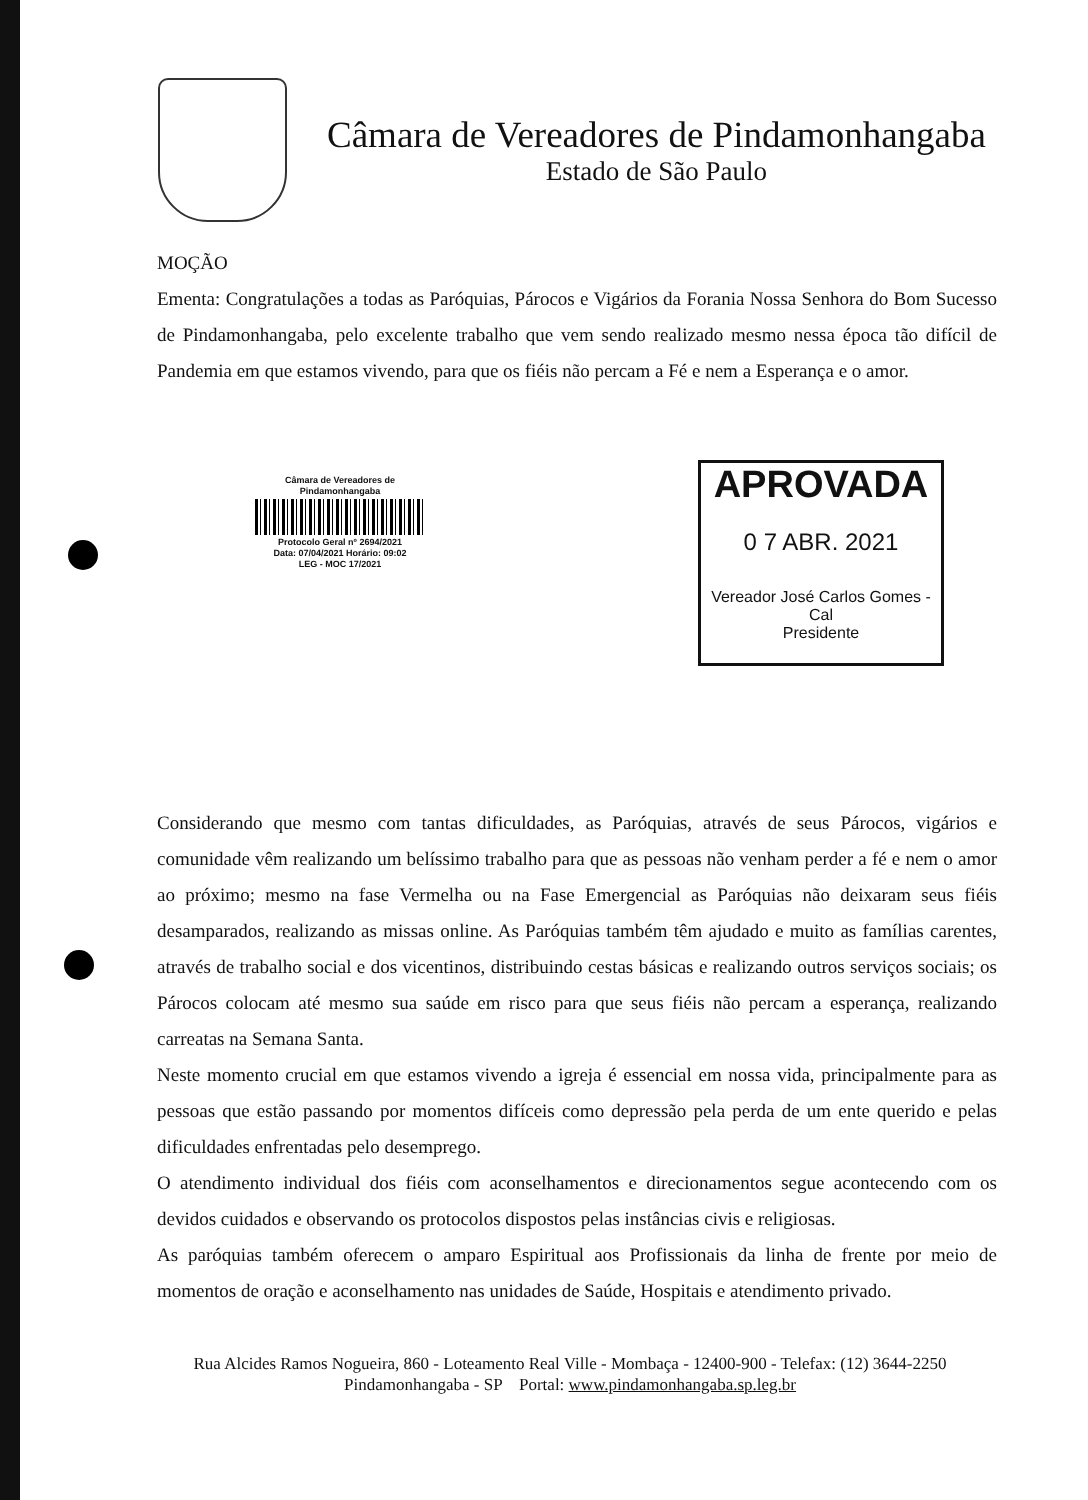Câmara de Vereadores de Pindamonhangaba
Estado de São Paulo
MOÇÃO
Ementa: Congratulações a todas as Paróquias, Párocos e Vigários da Forania Nossa Senhora do Bom Sucesso de Pindamonhangaba, pelo excelente trabalho que vem sendo realizado mesmo nessa época tão difícil de Pandemia em que estamos vivendo, para que os fiéis não percam a Fé e nem a Esperança e o amor.
Câmara de Vereadores de
Pindamonhangaba
Protocolo Geral nº 2694/2021
Data: 07/04/2021 Horário: 09:02
LEG - MOC 17/2021
APROVADA
0 7 ABR. 2021
Vereador José Carlos Gomes - Cal
Presidente
Considerando que mesmo com tantas dificuldades, as Paróquias, através de seus Párocos, vigários e comunidade vêm realizando um belíssimo trabalho para que as pessoas não venham perder a fé e nem o amor ao próximo; mesmo na fase Vermelha ou na Fase Emergencial as Paróquias não deixaram seus fiéis desamparados, realizando as missas online. As Paróquias também têm ajudado e muito as famílias carentes, através de trabalho social e dos vicentinos, distribuindo cestas básicas e realizando outros serviços sociais; os Párocos colocam até mesmo sua saúde em risco para que seus fiéis não percam a esperança, realizando carreatas na Semana Santa.
Neste momento crucial em que estamos vivendo a igreja é essencial em nossa vida, principalmente para as pessoas que estão passando por momentos difíceis como depressão pela perda de um ente querido e pelas dificuldades enfrentadas pelo desemprego.
O atendimento individual dos fiéis com aconselhamentos e direcionamentos segue acontecendo com os devidos cuidados e observando os protocolos dispostos pelas instâncias civis e religiosas.
As paróquias também oferecem o amparo Espiritual aos Profissionais da linha de frente por meio de momentos de oração e aconselhamento nas unidades de Saúde, Hospitais e atendimento privado.
Rua Alcides Ramos Nogueira, 860 - Loteamento Real Ville - Mombaça - 12400-900 - Telefax: (12) 3644-2250
Pindamonhangaba - SP Portal: www.pindamonhangaba.sp.leg.br